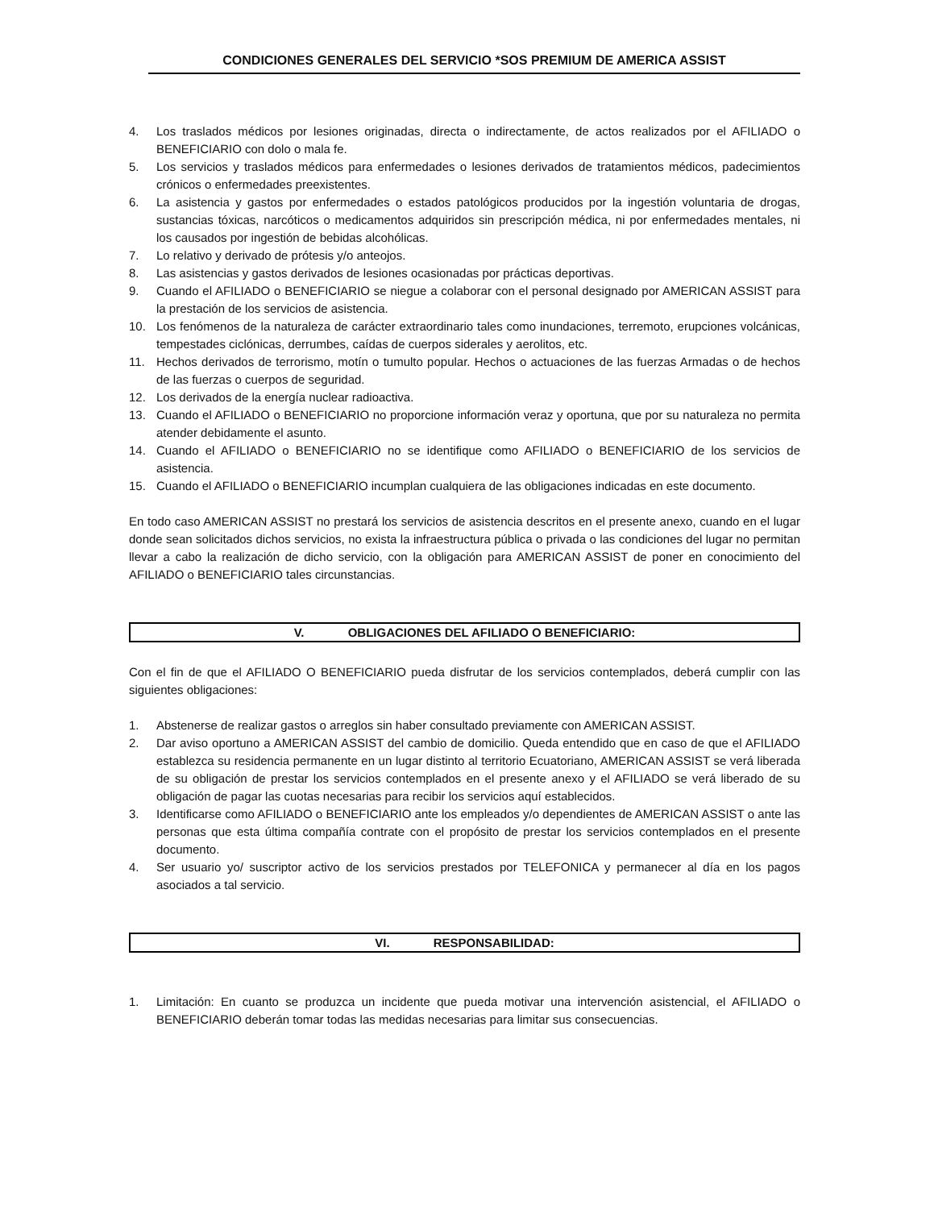CONDICIONES GENERALES DEL SERVICIO *SOS PREMIUM DE AMERICA ASSIST
4. Los traslados médicos por lesiones originadas, directa o indirectamente, de actos realizados por el AFILIADO o BENEFICIARIO con dolo o mala fe.
5. Los servicios y traslados médicos para enfermedades o lesiones derivados de tratamientos médicos, padecimientos crónicos o enfermedades preexistentes.
6. La asistencia y gastos por enfermedades o estados patológicos producidos por la ingestión voluntaria de drogas, sustancias tóxicas, narcóticos o medicamentos adquiridos sin prescripción médica, ni por enfermedades mentales, ni los causados por ingestión de bebidas alcohólicas.
7. Lo relativo y derivado de prótesis y/o anteojos.
8. Las asistencias y gastos derivados de lesiones ocasionadas por prácticas deportivas.
9. Cuando el AFILIADO o BENEFICIARIO se niegue a colaborar con el personal designado por AMERICAN ASSIST para la prestación de los servicios de asistencia.
10. Los fenómenos de la naturaleza de carácter extraordinario tales como inundaciones, terremoto, erupciones volcánicas, tempestades ciclónicas, derrumbes, caídas de cuerpos siderales y aerolitos, etc.
11. Hechos derivados de terrorismo, motín o tumulto popular. Hechos o actuaciones de las fuerzas Armadas o de hechos de las fuerzas o cuerpos de seguridad.
12. Los derivados de la energía nuclear radioactiva.
13. Cuando el AFILIADO o BENEFICIARIO no proporcione información veraz y oportuna, que por su naturaleza no permita atender debidamente el asunto.
14. Cuando el AFILIADO o BENEFICIARIO no se identifique como AFILIADO o BENEFICIARIO de los servicios de asistencia.
15. Cuando el AFILIADO o BENEFICIARIO incumplan cualquiera de las obligaciones indicadas en este documento.
En todo caso AMERICAN ASSIST no prestará los servicios de asistencia descritos en el presente anexo, cuando en el lugar donde sean solicitados dichos servicios, no exista la infraestructura pública o privada o las condiciones del lugar no permitan llevar a cabo la realización de dicho servicio, con la obligación para AMERICAN ASSIST de poner en conocimiento del AFILIADO o BENEFICIARIO tales circunstancias.
V. OBLIGACIONES DEL AFILIADO O BENEFICIARIO:
Con el fin de que el AFILIADO O BENEFICIARIO pueda disfrutar de los servicios contemplados, deberá cumplir con las siguientes obligaciones:
1. Abstenerse de realizar gastos o arreglos sin haber consultado previamente con AMERICAN ASSIST.
2. Dar aviso oportuno a AMERICAN ASSIST del cambio de domicilio. Queda entendido que en caso de que el AFILIADO establezca su residencia permanente en un lugar distinto al territorio Ecuatoriano, AMERICAN ASSIST se verá liberada de su obligación de prestar los servicios contemplados en el presente anexo y el AFILIADO se verá liberado de su obligación de pagar las cuotas necesarias para recibir los servicios aquí establecidos.
3. Identificarse como AFILIADO o BENEFICIARIO ante los empleados y/o dependientes de AMERICAN ASSIST o ante las personas que esta última compañía contrate con el propósito de prestar los servicios contemplados en el presente documento.
4. Ser usuario yo/ suscriptor activo de los servicios prestados por TELEFONICA y permanecer al día en los pagos asociados a tal servicio.
VI. RESPONSABILIDAD:
1. Limitación: En cuanto se produzca un incidente que pueda motivar una intervención asistencial, el AFILIADO o BENEFICIARIO deberán tomar todas las medidas necesarias para limitar sus consecuencias.